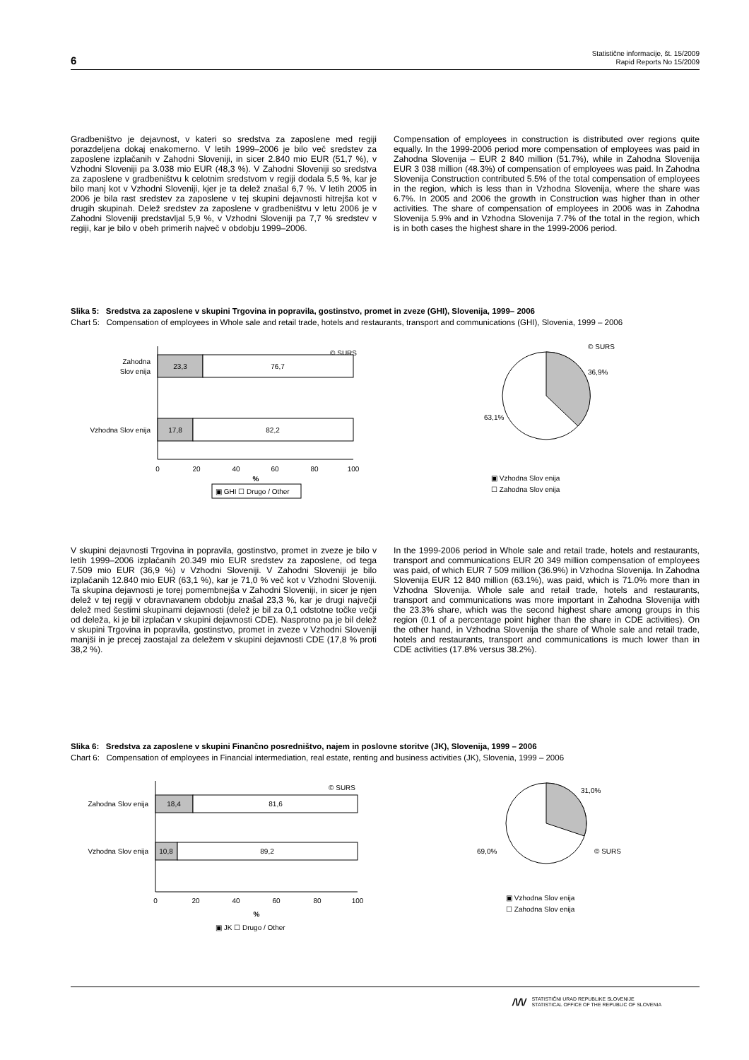6 Statistične informacije, št. 15/2009
Rapid Reports No 15/2009
Gradbeništvo je dejavnost, v kateri so sredstva za zaposlene med regiji porazdeljena dokaj enakomerno. V letih 1999–2006 je bilo več sredstev za zaposlene izplačanih v Zahodni Sloveniji, in sicer 2.840 mio EUR (51,7 %), v Vzhodni Sloveniji pa 3.038 mio EUR (48,3 %). V Zahodni Sloveniji so sredstva za zaposlene v gradbeništvu k celotnim sredstvom v regiji dodala 5,5 %, kar je bilo manj kot v Vzhodni Sloveniji, kjer je ta delež znašal 6,7 %. V letih 2005 in 2006 je bila rast sredstev za zaposlene v tej skupini dejavnosti hitrejša kot v drugih skupinah. Delež sredstev za zaposlene v gradbeništvu v letu 2006 je v Zahodni Sloveniji predstavljal 5,9 %, v Vzhodni Sloveniji pa 7,7 % sredstev v regiji, kar je bilo v obeh primerih največ v obdobju 1999–2006.
Compensation of employees in construction is distributed over regions quite equally. In the 1999-2006 period more compensation of employees was paid in Zahodna Slovenija – EUR 2 840 million (51.7%), while in Zahodna Slovenija EUR 3 038 million (48.3%) of compensation of employees was paid. In Zahodna Slovenija Construction contributed 5.5% of the total compensation of employees in the region, which is less than in Vzhodna Slovenija, where the share was 6.7%. In 2005 and 2006 the growth in Construction was higher than in other activities. The share of compensation of employees in 2006 was in Zahodna Slovenija 5.9% and in Vzhodna Slovenija 7.7% of the total in the region, which is in both cases the highest share in the 1999-2006 period.
Slika 5: Sredstva za zaposlene v skupini Trgovina in popravila, gostinstvo, promet in zveze (GHI), Slovenija, 1999– 2006
Chart 5: Compensation of employees in Whole sale and retail trade, hotels and restaurants, transport and communications (GHI), Slovenia, 1999 – 2006
© SURS
23,3
76,7
Zahodna
Slov enija
17,8
82,2
Vzhodna Slov enija
0
20
40
60
80
100
%
▣ GHI ☐ Drugo / Other
© SURS
36,9%
63,1%
▣ Vzhodna Slov enija
☐ Zahodna Slov enija
V skupini dejavnosti Trgovina in popravila, gostinstvo, promet in zveze je bilo v letih 1999–2006 izplačanih 20.349 mio EUR sredstev za zaposlene, od tega 7.509 mio EUR (36,9 %) v Vzhodni Sloveniji. V Zahodni Sloveniji je bilo izplačanih 12.840 mio EUR (63,1 %), kar je 71,0 % več kot v Vzhodni Sloveniji. Ta skupina dejavnosti je torej pomembnejša v Zahodni Sloveniji, in sicer je njen delež v tej regiji v obravnavanem obdobju znašal 23,3 %, kar je drugi največji delež med šestimi skupinami dejavnosti (delež je bil za 0,1 odstotne točke večji od deleža, ki je bil izplačan v skupini dejavnosti CDE). Nasprotno pa je bil delež v skupini Trgovina in popravila, gostinstvo, promet in zveze v Vzhodni Sloveniji manjši in je precej zaostajal za deležem v skupini dejavnosti CDE (17,8 % proti 38,2 %).
In the 1999-2006 period in Whole sale and retail trade, hotels and restaurants, transport and communications EUR 20 349 million compensation of employees was paid, of which EUR 7 509 million (36.9%) in Vzhodna Slovenija. In Zahodna Slovenija EUR 12 840 million (63.1%), was paid, which is 71.0% more than in Vzhodna Slovenija. Whole sale and retail trade, hotels and restaurants, transport and communications was more important in Zahodna Slovenija with the 23.3% share, which was the second highest share among groups in this region (0.1 of a percentage point higher than the share in CDE activities). On the other hand, in Vzhodna Slovenija the share of Whole sale and retail trade, hotels and restaurants, transport and communications is much lower than in CDE activities (17.8% versus 38.2%).
Slika 6: Sredstva za zaposlene v skupini Finančno posredništvo, najem in poslovne storitve (JK), Slovenija, 1999 – 2006
Chart 6: Compensation of employees in Financial intermediation, real estate, renting and business activities (JK), Slovenia, 1999 – 2006
© SURS
18,4
81,6
Zahodna Slov enija
10,8
89,2
Vzhodna Slov enija
0
20
40
60
80
100
%
▣ JK ☐ Drugo / Other
31,0%
69,0%
© SURS
▣ Vzhodna Slov enija
☐ Zahodna Slov enija
/\/\/ STATISTIČNI URAD REPUBLIKE SLOVENIJE
STATISTICAL OFFICE OF THE REPUBLIC OF SLOVENIA